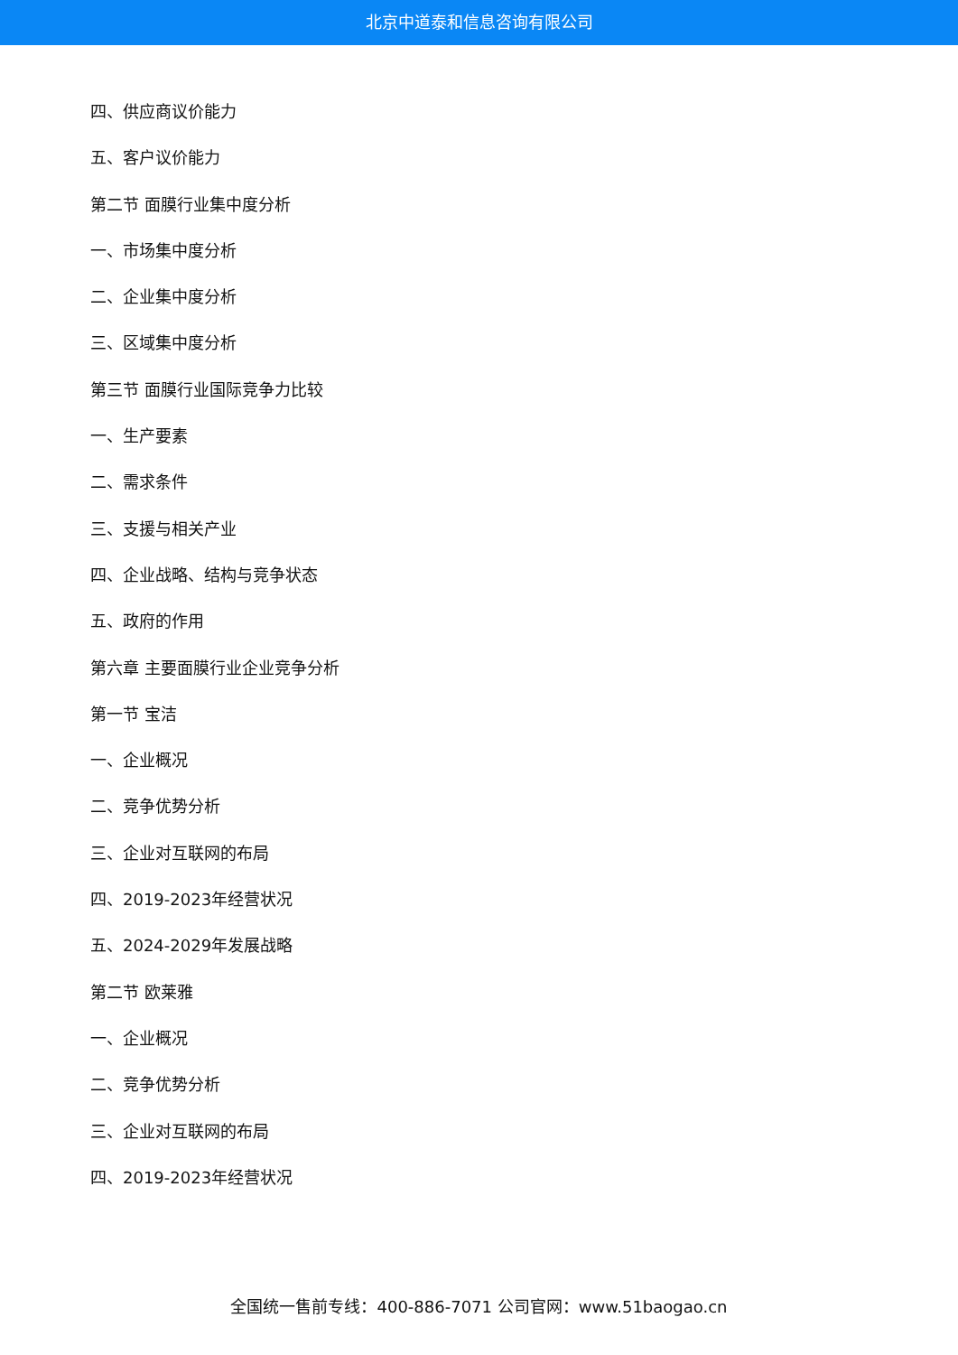北京中道泰和信息咨询有限公司
四、供应商议价能力
五、客户议价能力
第二节 面膜行业集中度分析
一、市场集中度分析
二、企业集中度分析
三、区域集中度分析
第三节 面膜行业国际竞争力比较
一、生产要素
二、需求条件
三、支援与相关产业
四、企业战略、结构与竞争状态
五、政府的作用
第六章 主要面膜行业企业竞争分析
第一节 宝洁
一、企业概况
二、竞争优势分析
三、企业对互联网的布局
四、2019-2023年经营状况
五、2024-2029年发展战略
第二节 欧莱雅
一、企业概况
二、竞争优势分析
三、企业对互联网的布局
四、2019-2023年经营状况
全国统一售前专线：400-886-7071 公司官网：www.51baogao.cn